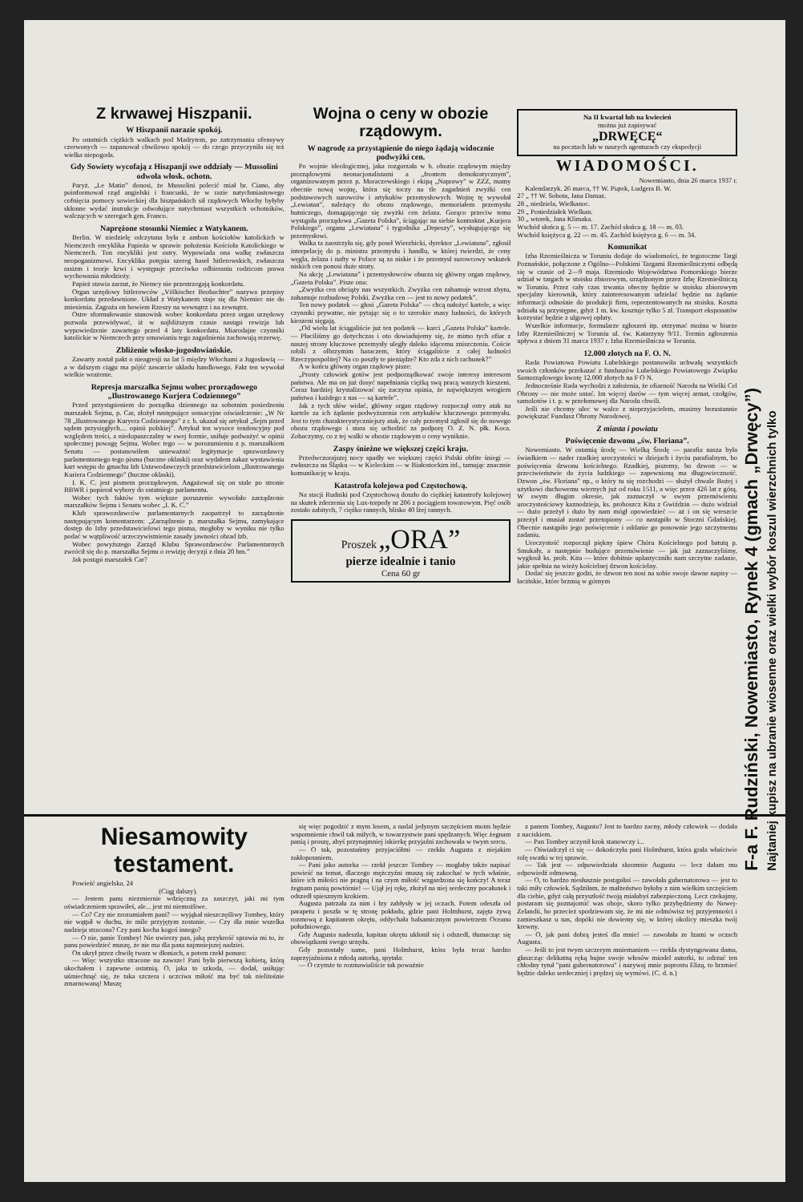Z krwawej Hiszpanii.
W Hiszpanii narazie spokój.
Po ostatnich ciężkich walkach pod Madrytem, po zatrzymaniu ofensywy czerwonych — zapanował chwilowo spokój — do czego przyczyniła się też wielka niepogoda.
Gdy Sowiety wycofają z Hiszpanji swe oddziały — Mussolini odwoła włosk. ochotn.
Paryż. „Le Matin” donosi, że Mussolini polecić miał br. Ciano, aby poinformował rząd angielski i francuski, że w razie natychmiastowego cofnięcia pomocy sowieckiej dla hiszpańskich sił rządowych Włochy byłyby skłonne wydać instrukcje odwołujące natychmiast wszystkich ochotników, walczących w szeregach gen. Franco.
Naprężone stosunki Niemiec z Watykanem.
Berlin. W niedzielę odczytana była z ambon kościołów katolickich w Niemczech encyklika Papieża w sprawie położenia Kościoła Katolickiego w Niemczech. Ton encykliki jest ostry. Wypowiada ona walkę zwłaszcza neopoganizmowi. Encyklika potępia szereg haseł hitlerowskich, zwłaszcza rasizm i teorje krwi i występuje przeciwko odbieraniu rodzicom prawa wychowania młodzieży.
Papież stawia zarzut, że Niemcy nie przestrzegają konkordatu.
Organ urzędowy hitlerowców „Völkischer Beobachter” nazywa przepisy konkordatu przedawnione. Układ z Watykanem staje się dla Niemiec nie do zniesienia. Zagraża on bowiem Rzeszy na wewnątrz i na zewnątrz.
Ostre sformułowanie stanowisk wobec konkordatu przez organ urzędowy pozwala przewidywać, iż w najbliższym czasie nastąpi rewizja lub wypowiedzenie zawartego przed 4 laty konkordatu. Miarodajne czynniki katolickie w Niemczech przy omawianiu tego zagadnienia zachowują rezerwę.
Zbliżenie włosko-jugosłowiańskie.
Zawarty został pakt o nieagresji na lat 5 między Włochami a Jugosławią — a w dalszym ciągu ma pójść zawarcie układu handlowego. Fakt ten wywołał wielkie wrażenie.
Represja marszałka Sejmu wobec prorządowego „Ilustrowanego Kurjera Codziennego”
Przed przystąpieniem do porządku dziennego na sobotnim posiedzeniu marszałek Sejmu, p. Car, złożył następujące sensacyjne oświadczenie: „W Nr 78 „Ilustrowanego Kuryera Codziennego” z r. b. ukazał się artykuł „Sejm przed sądem przysięgłych.... opinii polskiej”. Artykuł ten wysoce tendencyjny pod względem treści, a niedopuszczalny w swej formie, usiłuje podważyć w opinii społecznej powagę Sejmu. Wobec tego — w porozumieniu z p. marszałkiem Senatu — postanowiłem unieważnić legitymacje sprawozdawcy parlamentarnego tego pisma (buczne oklaski) oraz wydałem zakaz wystawienia kart wstępu do gmachu Izb Ustawodawczych przedstawicielom „Ilustrowanego Kuriera Codziennego” (huczne oklaski).
I. K. C. jest pismem prorządowym. Angażował się on stale po stronie BBWR i popierał wybory do ostatniego parlamentu.
Wobec tych faktów tym większe poruszenie wywołało zarządzenie marszałków Sejmu i Senatu wobec „I. K. C.”
Klub sprawozdawców parlamentarnych zaopatrzył to zarządzenie następującym komentarzem: „Zarządzenie p. marszałka Sejmu, zamykające dostęp do Izby przedstawicielowi tego pisma, mogłoby w wyniku nie tylko podać w wątpliwość urzeczywistnienie zasady jawności obrad Izb.
Wobec powyższego Zarząd Klubu Sprawozdawców Parlamentarnych zwrócił się do p. marszałka Sejmu o rewizję decyzji z dnia 20 bm.”
Jak postąpi marszałek Car?
Wojna o ceny w obozie rządowym.
W nagrodę za przystąpienie do niego żądają widocznie podwyżki cen.
Po wojnie ideologicznej, jaka rozgorzała w b. obozie rządowym między prorządowymi neonacjonalistami a „frontem demokratycznym”, organizowanym przez p. Moraczewskiego i ekipą „Naprawy” w ZZZ, mamy obecnie nową wojnę, która się toczy na tle zagadnień zwyżki cen podstawowych surowców i artykułów przemysłowych. Wojnę tę wywołał „Lewiatan”, należący do obozu rządowego, memoriałem przemysłu hutniczego, domagającego się zwyżki cen żelaza. Gorąco przeciw temu wystąpiła prorządowa „Gazeta Polska”, ściągając na siebie kontraktat „Kurjera Polskiego”, organu „Lewiatana” i tygodnika „Depeszy”, wysługującego się przemysłowi.
Walka ta zaostrzyła się, gdy poseł Wierzbicki, dyrektor „Lewiatana”, zgłosił interpelację do p. ministra przemysłu i handlu, w której twierdzi, że ceny węgla, żelaza i nafty w Polsce są za niskie i że przemysł surowcowy wskutek niskich cen ponosi duże straty.
Na akcję „Lewiatana” i przemysłowców oburza się główny organ rządowy, „Gazeta Polska”. Pisze ona:
„Zwyżka cen obciąży nas wszystkich. Zwyżka cen zahamuje wzrost zbytu, zahamuje rozbudowę Polski. Zwyżka cen — jest to nowy podatek”.
Ten nowy podatek — głosi „Gazeta Polska” — chcą nałożyć kartele, a więc czynniki prywatne, nie pytając się o to szerokie masy ludności, do których kieszeni sięgają.
„Od wielu lat ściągaliście już ten podatek — karci „Gazeta Polska” kartele. — Płaciliśmy go dotychczas i oto dowiadujemy się, że mimo tych ofiar z naszej strony kluczowe przemysły uległy daleko idącemu zniszczeniu. Coście robili z olbrzymim haraczem, który ściągaliście z całej ludności Rzeczypospolitej? Na co poszły te pieniądze? Kto zda z nich rachunek?”
A w końcu główny organ rządowy pisze:
„Prosty człowiek gotów jest podporządkować swoje interesy interesom państwa. Ale ma on już dosyć napełniania ciężką swą pracą waszych kieszeni. Coraz bardziej krystalizować się zaczyna opinia, że największym wrogiem państwa i każdego z nas — są kartele”.
Jak z tych słów widać, główny organ rządowy rozpoczął ostry atak na kartele za ich żądanie podwyższenia cen artykułów kluczowego przemysłu. Jest to tym charakterystyczniejszy atak, że cały przemysł zgłosił się do nowego obozu rządowego i stara się uchodzić za podporę O. Z. N. płk. Koca. Zobaczymy, co z tej walki w obozie rządowym o ceny wyniknie.
Zaspy śnieżne we większej części kraju.
Przedwczorajszej nocy spadły we większej części Polski obfite śniegi — zwłaszcza na Śląsku — w Kieleckim — w Białostockim itd., tamując znacznie komunikację w kraju.
Katastrofa kolejowa pod Częstochową.
Na stacji Rudniki pod Częstochową doszło do ciężkiej katastrofy kolejowej na skutek zderzenia się Lux-torpedy nr 206 z pociągiem towarowym. Pięć osób zostało zabitych, 7 ciężko rannych, blisko 40 lżej rannych.
Proszek „ORA”
pierze idealnie i tanio
Cena 60 gr
Na II kwartał lub na kwiecień
można już zapisywać
„DRWĘCĘ“
na pocztach lub w naszych agenturach czy ekspedycji
WIADOMOŚCI.
Nowemiasto, dnia 26 marca 1937 r.
Kalendarzyk. 26 marca, †† W. Piątek, Ludgera B. W.
27 „ †† W. Sobota, Jana Damaz.
28 „ niedziela, Wielkanoc.
29 „ Poniedziałek Wielkan.
30 „ wtorek, Jana Klimaka.
Wschód słońca g. 5 — m. 17. Zachód słońca g. 18 — m. 03.
Wschód księżyca g. 22 — m. 45. Zachód księżyca g. 6 — m. 34.
Komunikat
Izba Rzemieślnicza w Toruniu dodaje do wiadomości, że tegoroczne Targi Poznańskie, połączone z Ogólno—Polskimi Targami Rzemieślniczymi odbędą się w czasie od 2—9 maja. Rzemiosło Województwa Pomorskiego bierze udział w targach w stoisku zbiorowym, urządzonym przez Izbę Rzemieślniczą w Toruniu. Przez cały czas trwania obecny będzie w stoisku zbiorowym specjalny kierownik, który zainteresowanym udzielać będzie na żądanie informacji odnośnie do produkcji firm, reprezentowanych na stoisku. Koszta udziału są przystępne, gdyż 1 m. kw. kosztuje tylko 5 zł. Transport eksponatów korzystać będzie z ulgowej opłaty.
Wszelkie informacje, formularze zgłoszeń itp. otrzymać można w biurze Izby Rzemieślniczej w Toruniu ul. św. Katarzyny 9/11. Termin zgłoszenia upływa z dniem 31 marca 1937 r. Izba Rzemieślnicza w Toruniu.
12.000 złotych na F. O. N.
Rada Powiatowa Powiatu Lubelskiego postanowiła uchwałą wszystkich swoich członków przekazać z funduszów Lubelskiego Powiatowego Związku Samorządowego kwotę 12.000 złotych na F O N.
Jednocześnie Rada wychodzi z założenia, że ofiarność Narodu na Wielki Cel Obrony — nie może ustać. Im więcej darów — tym więcej armat, czołgów, samolotów i t. p. w przełomowej dla Narodu chwili.
Jeśli nie chcemy ulec w walce z nieprzyjacielem, musimy bezustannie powiększać Fundusz Obrony Narodowej.
Z miasta i powiatu
Poświęcenie dzwonu „św. Floriana”.
Nowemiasto. W ostatnią środę — Wielką Środę — parafia nasza była świadkiem — nader rzadkiej uroczystości w dziejach i życiu parafialnym, bo poświęcenia dzwonu kościelnego. Rzadkiej, piszemy, bo dzwon — w przeciwieństwie do życia ludzkiego — zapewnioną ma długowieczność. Dzwon „św. Floriana” np., o który tu się rozchodzi — służył chwale Bożej i użytkowi duchowemu wiernych już od roku 1511, a więc przez 426 lat z górą. W swym długim okresie, jak zaznaczył w swym przemówieniu uroczystościowy kaznodzieja, ks. proboszcz Kita z Gwiździn — dużo widział — dużo przeżył i dużo by nam mógł opowiedzieć — aż i on się wreszcie przeżył i musiał zostać przetopiony — co nastąpiło w Stoczni Gdańskiej. Obecnie nastąpiło jego poświęcenie i oddanie go ponownie jego szczytnemu zadaniu.
Uroczystość rozpoczął piękny śpiew Chóru Kościelnego pod batutą p. Smukały, a następnie budujące przemówienie — jak już zaznaczyliśmy, wygłosił ks. prob. Kita — które dobitnie uplastyczniło nam szczytne zadanie, jakie spełnia na wieży kościelnej dzwon kościelny.
Dodać się jeszcze godzi, że dzwon ten nosi na sobie swoje dawne napisy — łacińskie, które brzmią w górnym
Niesamowity testament.
Powieść angielska. 24
(Ciąg dalszy).
— Jestem panu niezmiernie wdzięczną za zaszczyt, jaki mi tym oświadczeniem sprawiłeś, ale... jest mi niemożliwe.
— Co? Czy nie zrozumiałem pani? — wyjąkał nieszczęśliwy Tombey, który nie wątpił w duchu, że mile przyjętym zostanie. — Czy dla mnie wszelka nadzieja stracona? Czy pani kocha kogoś innego?
— O nie, panie Tombey! Nie uwierzy pan, jaką przykrość sprawia mi to, że panu powiedzieć muszę, że nie ma dla pana najmniejszej nadziei.
On ukrył przez chwilę twarz w dłoniach, a potem rzekł ponuro:
— Więc wszystko stracone na zawsze! Pani była pierwszą kobietą, którą ukochałem i zapewne ostatnią. O, jaka to szkoda, — dodał, usiłując uśmiechnąć się, że taka szczera i uczciwa miłość ma być tak nielitośnie zmarnowaną! Muszę
się więc pogodzić z mym losem, a nadal jedynym szczęściem moim będzie wspomnienie chwil tak miłych, w towarzystwie pani spędzanych. Więc żegnam panią i proszę, abyś przynajmniej iskierkę przyjaźni zachowała w twym sercu.
— O tak, pozostańmy przyjaciółmi — rzekła Augusta z niejakim zakłopotaniem.
— Pani jako autorka — rzekł jeszcze Tombey — mogłaby także napisać powieść na temat, dlaczego mężczyźni muszą się zakochać w tych właśnie, które ich miłości nie pragną i na czym miłość wzgardzona się kończy! A teraz żegnam panią powtórnie! — Ujął jej rękę, złożył na niej serdeczny pocałunek i odszedł spiesznym krokiem.
Augusta patrzała za nim i łzy zabłysły w jej oczach. Potem odeszła od parapetu i poszła w tę stronę pokładu, gdzie pani Holmhurst, zajęta żywą rozmową z kapitanem okrętu, oddychała balsamicznym powietrzem Oceanu południowego.
Gdy Augusta nadeszła, kapitan okrętu ukłonił się i odszedł, tłumacząc się obowiązkami swego urzędu.
Gdy pozostały same, pani Holmhurst, która była teraz bardzo zaprzyjaźniona z młodą autorką, spytała:
— O czymże to rozmawialiście tak poważnie
z panem Tombey, Augusto? Jest to bardzo zacny, młody człowiek — dodała z naciskiem.
— Pan Tombey uczynił krok stanowczy i...
— Oświadczył ci się — dokończyła pani Holmhurst, która grała właściwie rolę swatki w tej sprawie.
— Tak jest — odpowiedziała skromnie Augusta — lecz dałam mu odpowiedź odmowną.
— O, to bardzo niesłusznie postąpiłaś — zawołała gubernatorowa — jest to taki miły człowiek. Sądziłam, że małżeństwo byłoby z nim wielkim szczęściem dla ciebie, gdyż całą przyszłość twoją miałabyś zabezpieczoną. Lecz czekajmy, postaram się poznajomić was oboje, skoro tylko przybędziemy do Nowej-Zelandii, bo przecież spodziewam się, że mi nie odmówisz tej przyjemności i zamieszkasz u nas, dopóki nie dowiemy się, w której okolicy mieszka twój krewny.
— O, jak pani dobrą jesteś dla mnie! — zawołała ze łzami w oczach Augusta.
— Jeśli to jest twym szczerym mniemaniem — rzekła dystyngowana dama, głaszcząc delikatną ręką bujne swoje włosów miodel autorki, to odrzuć ten chłodny tytuł "pani gubernatorowa" i nazywaj mnie poprostu Elizą, to brzmieć będzie daleko serdeczniej i prędzej się wymówi. (C. d. n.)
F-a F. Rudziński, Nowemiasto, Rynek 4 (gmach „Drwęcy”)
Najtaniej kupisz na ubranie wiosenne oraz wielki wybór koszul wierzchnich tylko